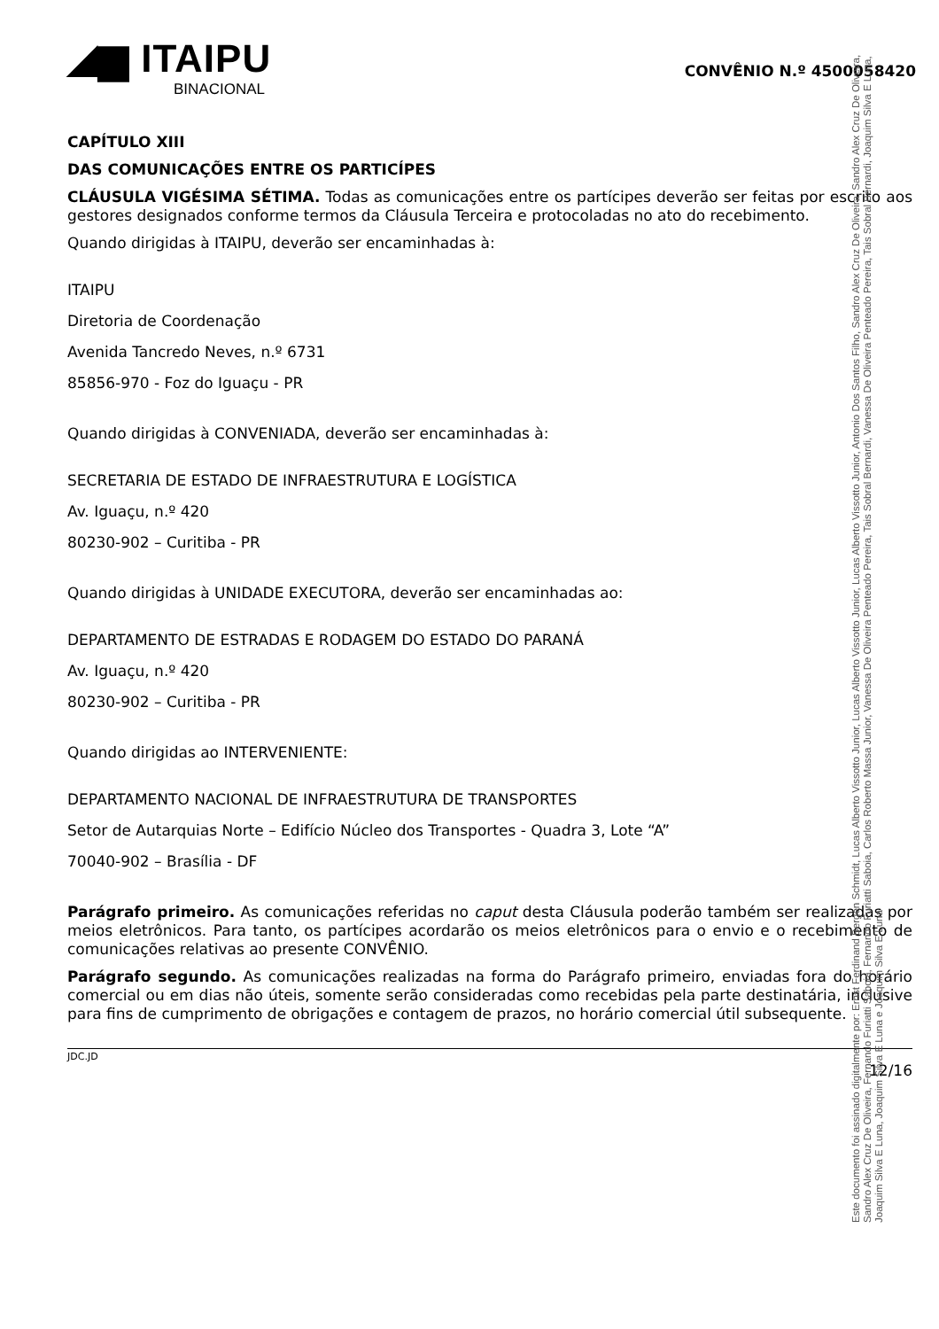◢▆ ITAIPU
BINACIONAL
CONVÊNIO N.º 4500058420
CAPÍTULO XIII
DAS COMUNICAÇÕES ENTRE OS PARTICÍPES
CLÁUSULA VIGÉSIMA SÉTIMA. Todas as comunicações entre os partícipes deverão ser feitas por escrito aos gestores designados conforme termos da Cláusula Terceira e protocoladas no ato do recebimento.
Quando dirigidas à ITAIPU, deverão ser encaminhadas à:
ITAIPU
Diretoria de Coordenação
Avenida Tancredo Neves, n.º 6731
85856-970 - Foz do Iguaçu - PR
Quando dirigidas à CONVENIADA, deverão ser encaminhadas à:
SECRETARIA DE ESTADO DE INFRAESTRUTURA E LOGÍSTICA
Av. Iguaçu, n.º 420
80230-902 – Curitiba - PR
Quando dirigidas à UNIDADE EXECUTORA, deverão ser encaminhadas ao:
DEPARTAMENTO DE ESTRADAS E RODAGEM DO ESTADO DO PARANÁ
Av. Iguaçu, n.º 420
80230-902 – Curitiba - PR
Quando dirigidas ao INTERVENIENTE:
DEPARTAMENTO NACIONAL DE INFRAESTRUTURA DE TRANSPORTES
Setor de Autarquias Norte – Edifício Núcleo dos Transportes - Quadra 3, Lote “A”
70040-902 – Brasília - DF
Parágrafo primeiro. As comunicações referidas no caput desta Cláusula poderão também ser realizadas por meios eletrônicos. Para tanto, os partícipes acordarão os meios eletrônicos para o envio e o recebimento de comunicações relativas ao presente CONVÊNIO.
Parágrafo segundo. As comunicações realizadas na forma do Parágrafo primeiro, enviadas fora do horário comercial ou em dias não úteis, somente serão consideradas como recebidas pela parte destinatária, inclusive para fins de cumprimento de obrigações e contagem de prazos, no horário comercial útil subsequente.
JDC.JD 12/16
Este documento foi assinado digitalmente por: Ernst Ferdinand Bergen Schmidt, Lucas Alberto Vissotto Junior, Lucas Alberto Vissotto Junior, Lucas Alberto Vissotto Junior, Antonio Dos Santos Filho, Sandro Alex Cruz De Oliveira, Sandro Alex Cruz De Oliveira, Sandro Alex Cruz De Oliveira, Fernando Furiatti Saboia, Fernando Furiatti Saboia, Carlos Roberto Massa Junior, Vanessa De Oliveira Penteado Pereira, Tais Sobral Bernardi, Vanessa De Oliveira Penteado Pereira, Tais Sobral Bernardi, Joaquim Silva E Luna, Joaquim Silva E Luna, Joaquim Silva E Luna e Joaquim Silva E Luna